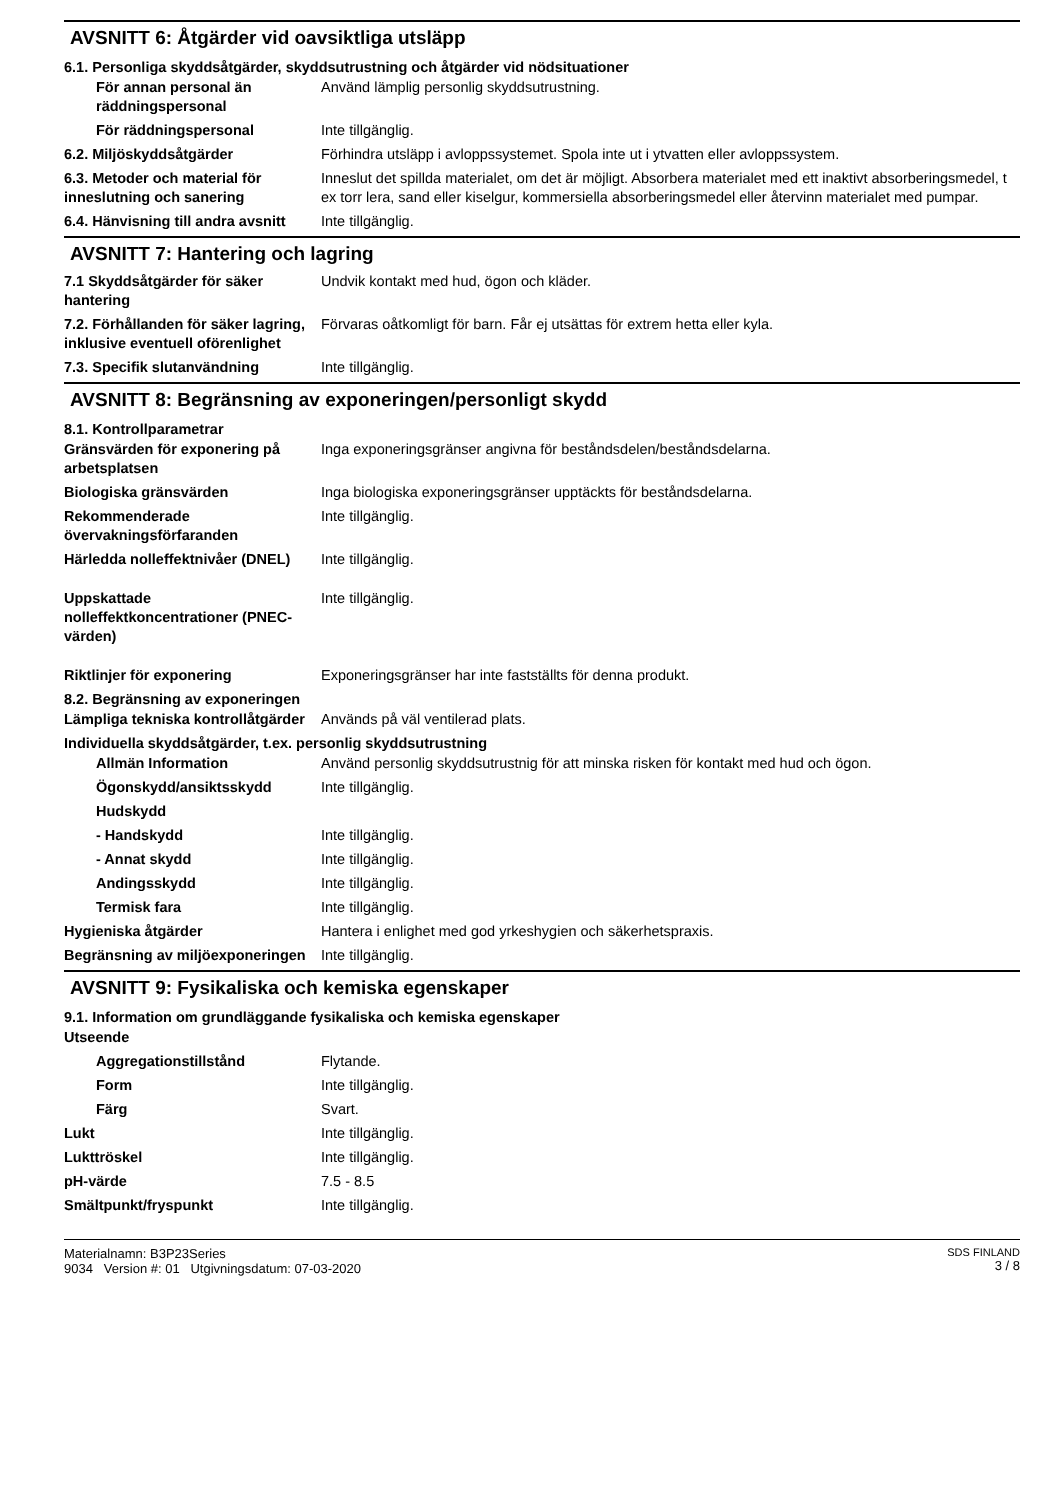AVSNITT 6: Åtgärder vid oavsiktliga utsläpp
6.1. Personliga skyddsåtgärder, skyddsutrustning och åtgärder vid nödsituationer
För annan personal än räddningspersonal
Använd lämplig personlig skyddsutrustning.
För räddningspersonal Inte tillgänglig.
6.2. Miljöskyddsåtgärder Förhindra utsläpp i avloppssystemet. Spola inte ut i ytvatten eller avloppssystem.
6.3. Metoder och material för inneslutning och sanering
Inneslut det spillda materialet, om det är möjligt. Absorbera materialet med ett inaktivt absorberingsmedel, t ex torr lera, sand eller kiselgur, kommersiella absorberingsmedel eller återvinn materialet med pumpar.
6.4. Hänvisning till andra avsnitt
Inte tillgänglig.
AVSNITT 7: Hantering och lagring
7.1 Skyddsåtgärder för säker hantering
Undvik kontakt med hud, ögon och kläder.
7.2. Förhållanden för säker lagring, inklusive eventuell oförenlighet
Förvaras oåtkomligt för barn. Får ej utsättas för extrem hetta eller kyla.
7.3. Specifik slutanvändning Inte tillgänglig.
AVSNITT 8: Begränsning av exponeringen/personligt skydd
8.1. Kontrollparametrar
Gränsvärden för exponering på arbetsplatsen
Inga exponeringsgränser angivna för beståndsdelen/beståndsdelarna.
Biologiska gränsvärden Inga biologiska exponeringsgränser upptäckts för beståndsdelarna.
Rekommenderade övervakningsförfaranden
Inte tillgänglig.
Härledda nolleffektnivåer (DNEL)
Inte tillgänglig.
Uppskattade nolleffektkoncentrationer (PNEC-värden)
Inte tillgänglig.
Riktlinjer för exponering Exponeringsgränser har inte fastställts för denna produkt.
8.2. Begränsning av exponeringen
Lämpliga tekniska kontrollåtgärder
Används på väl ventilerad plats.
Individuella skyddsåtgärder, t.ex. personlig skyddsutrustning
Allmän Information Använd personlig skyddsutrustnig för att minska risken för kontakt med hud och ögon.
Ögonskydd/ansiktsskydd Inte tillgänglig.
Hudskydd
- Handskydd Inte tillgänglig.
- Annat skydd Inte tillgänglig.
Andingsskydd Inte tillgänglig.
Termisk fara Inte tillgänglig.
Hygieniska åtgärder Hantera i enlighet med god yrkeshygien och säkerhetspraxis.
Begränsning av miljöexponeringen
Inte tillgänglig.
AVSNITT 9: Fysikaliska och kemiska egenskaper
9.1. Information om grundläggande fysikaliska och kemiska egenskaper
Utseende
Aggregationstillstånd Flytande.
Form Inte tillgänglig.
Färg Svart.
Lukt Inte tillgänglig.
Lukttröskel Inte tillgänglig.
pH-värde 7.5 - 8.5
Smältpunkt/fryspunkt Inte tillgänglig.
Materialnamn: B3P23Series
9034 Version #: 01 Utgivningsdatum: 07-03-2020
SDS FINLAND
3 / 8